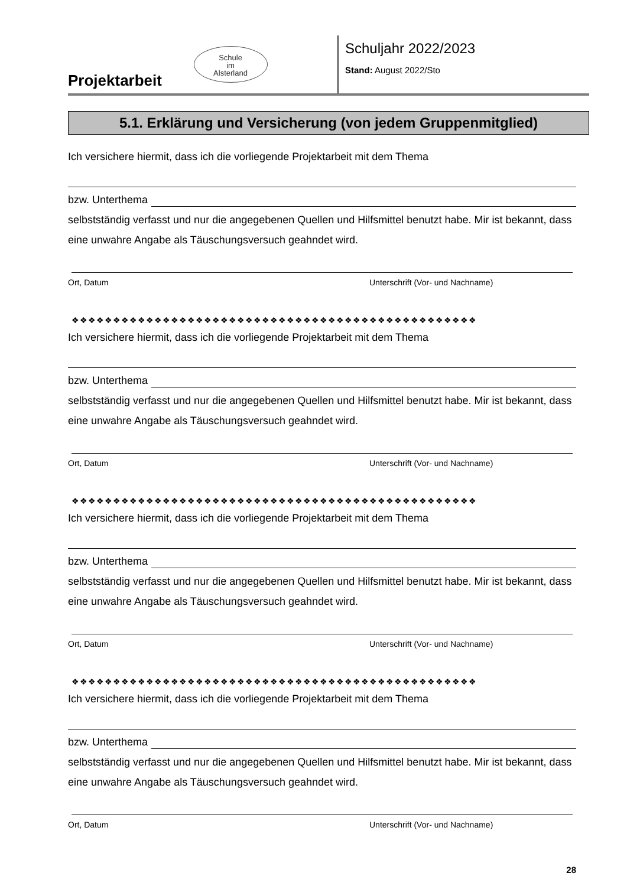Projektarbeit
Schule
im
Alsterland
Schuljahr 2022/2023
Stand: August 2022/Sto
5.1. Erklärung und Versicherung (von jedem Gruppenmitglied)
Ich versichere hiermit, dass ich die vorliegende Projektarbeit mit dem Thema
bzw. Unterthema
selbstständig verfasst und nur die angegebenen Quellen und Hilfsmittel benutzt habe. Mir ist bekannt, dass eine unwahre Angabe als Täuschungsversuch geahndet wird.
Ort, Datum Unterschrift (Vor- und Nachname)
❖❖❖❖❖❖❖❖❖❖❖❖❖❖❖❖❖❖❖❖❖❖❖❖❖❖❖❖❖❖❖❖❖❖❖❖❖❖❖❖❖❖❖❖❖❖❖❖❖
Ich versichere hiermit, dass ich die vorliegende Projektarbeit mit dem Thema
bzw. Unterthema
selbstständig verfasst und nur die angegebenen Quellen und Hilfsmittel benutzt habe. Mir ist bekannt, dass eine unwahre Angabe als Täuschungsversuch geahndet wird.
Ort, Datum Unterschrift (Vor- und Nachname)
❖❖❖❖❖❖❖❖❖❖❖❖❖❖❖❖❖❖❖❖❖❖❖❖❖❖❖❖❖❖❖❖❖❖❖❖❖❖❖❖❖❖❖❖❖❖❖❖❖
Ich versichere hiermit, dass ich die vorliegende Projektarbeit mit dem Thema
bzw. Unterthema
selbstständig verfasst und nur die angegebenen Quellen und Hilfsmittel benutzt habe. Mir ist bekannt, dass eine unwahre Angabe als Täuschungsversuch geahndet wird.
Ort, Datum Unterschrift (Vor- und Nachname)
❖❖❖❖❖❖❖❖❖❖❖❖❖❖❖❖❖❖❖❖❖❖❖❖❖❖❖❖❖❖❖❖❖❖❖❖❖❖❖❖❖❖❖❖❖❖❖❖❖
Ich versichere hiermit, dass ich die vorliegende Projektarbeit mit dem Thema
bzw. Unterthema
selbstständig verfasst und nur die angegebenen Quellen und Hilfsmittel benutzt habe. Mir ist bekannt, dass eine unwahre Angabe als Täuschungsversuch geahndet wird.
Ort, Datum Unterschrift (Vor- und Nachname)
28